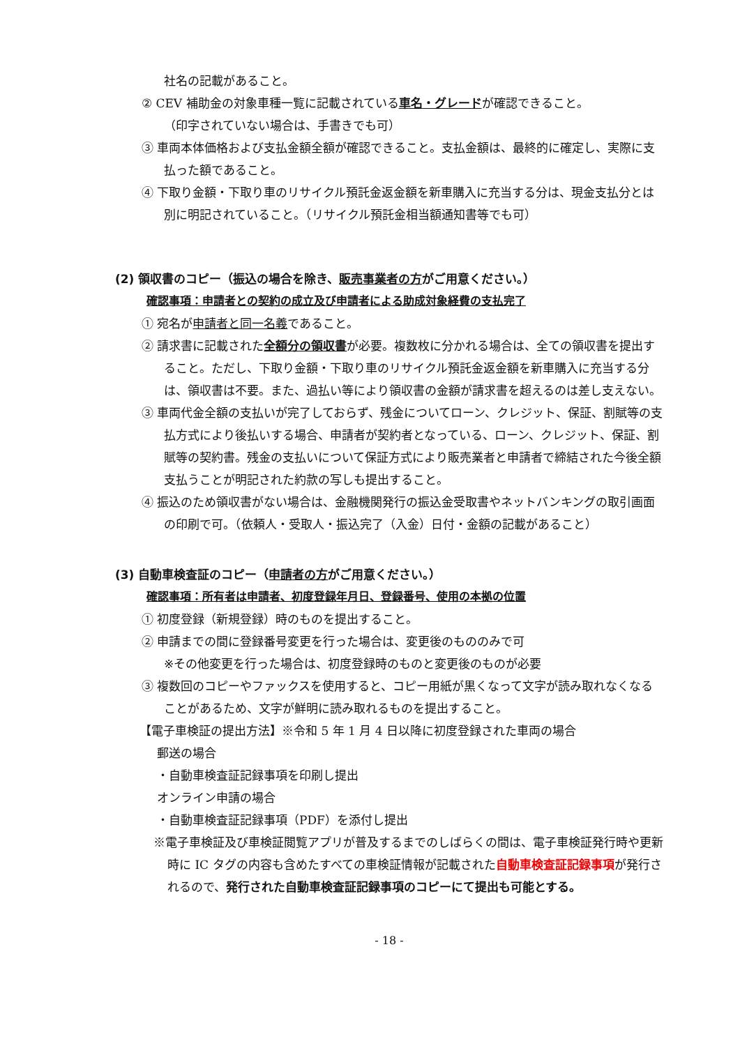社名の記載があること。
② CEV 補助金の対象車種一覧に記載されている車名・グレードが確認できること。
（印字されていない場合は、手書きでも可）
③ 車両本体価格および支払金額全額が確認できること。支払金額は、最終的に確定し、実際に支払った額であること。
④ 下取り金額・下取り車のリサイクル預託金返金額を新車購入に充当する分は、現金支払分とは別に明記されていること。（リサイクル預託金相当額通知書等でも可）
(2) 領収書のコピー（振込の場合を除き、販売事業者の方がご用意ください。）
確認事項：申請者との契約の成立及び申請者による助成対象経費の支払完了
① 宛名が申請者と同一名義であること。
② 請求書に記載された全額分の領収書が必要。複数枚に分かれる場合は、全ての領収書を提出すること。ただし、下取り金額・下取り車のリサイクル預託金返金額を新車購入に充当する分は、領収書は不要。また、過払い等により領収書の金額が請求書を超えるのは差し支えない。
③ 車両代金全額の支払いが完了しておらず、残金についてローン、クレジット、保証、割賦等の支払方式により後払いする場合、申請者が契約者となっている、ローン、クレジット、保証、割賦等の契約書。残金の支払いについて保証方式により販売業者と申請者で締結された今後全額支払うことが明記された約款の写しも提出すること。
④ 振込のため領収書がない場合は、金融機関発行の振込金受取書やネットバンキングの取引画面の印刷で可。（依頼人・受取人・振込完了（入金）日付・金額の記載があること）
(3) 自動車検査証のコピー（申請者の方がご用意ください。）
確認事項：所有者は申請者、初度登録年月日、登録番号、使用の本拠の位置
① 初度登録（新規登録）時のものを提出すること。
② 申請までの間に登録番号変更を行った場合は、変更後のもののみで可
※その他変更を行った場合は、初度登録時のものと変更後のものが必要
③ 複数回のコピーやファックスを使用すると、コピー用紙が黒くなって文字が読み取れなくなることがあるため、文字が鮮明に読み取れるものを提出すること。
【電子車検証の提出方法】※令和 5 年 1 月 4 日以降に初度登録された車両の場合
郵送の場合
・自動車検査証記録事項を印刷し提出
オンライン申請の場合
・自動車検査証記録事項（PDF）を添付し提出
※電子車検証及び車検証閲覧アプリが普及するまでのしばらくの間は、電子車検証発行時や更新時に IC タグの内容も含めたすべての車検証情報が記載された自動車検査証記録事項が発行されるので、発行された自動車検査証記録事項のコピーにて提出も可能とする。
- 18 -